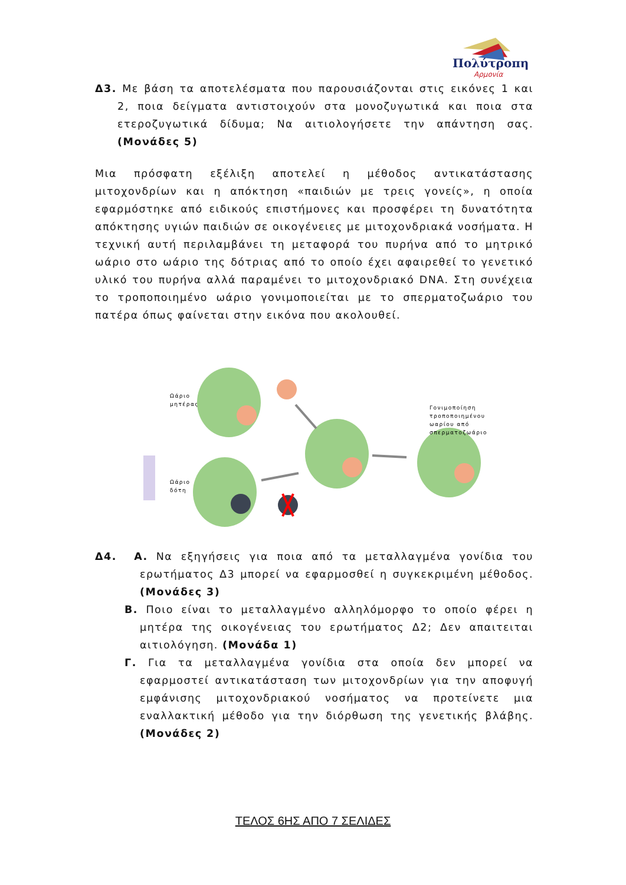Πολύτροπη
Αρμονία
Δ3. Με βάση τα αποτελέσματα που παρουσιάζονται στις εικόνες 1 και 2, ποια δείγματα αντιστοιχούν στα μονοζυγωτικά και ποια στα ετεροζυγωτικά δίδυμα; Να αιτιολογήσετε την απάντηση σας. (Μονάδες 5)
Μια πρόσφατη εξέλιξη αποτελεί η μέθοδος αντικατάστασης μιτοχονδρίων και η απόκτηση «παιδιών με τρεις γονείς», η οποία εφαρμόστηκε από ειδικούς επιστήμονες και προσφέρει τη δυνατότητα απόκτησης υγιών παιδιών σε οικογένειες με μιτοχονδριακά νοσήματα. Η τεχνική αυτή περιλαμβάνει τη μεταφορά του πυρήνα από το μητρικό ωάριο στο ωάριο της δότριας από το οποίο έχει αφαιρεθεί το γενετικό υλικό του πυρήνα αλλά παραμένει το μιτοχονδριακό DNA. Στη συνέχεια το τροποποιημένο ωάριο γονιμοποιείται με το σπερματοζωάριο του πατέρα όπως φαίνεται στην εικόνα που ακολουθεί.
Ωάριο
μητέρας
Ωάριο
δότη
Γονιμοποίηση
τροποποιημένου
ωαρίου από
σπερματοζωάριο
Δ4. Α. Να εξηγήσεις για ποια από τα μεταλλαγμένα γονίδια του ερωτήματος Δ3 μπορεί να εφαρμοσθεί η συγκεκριμένη μέθοδος. (Μονάδες 3)
Β. Ποιο είναι το μεταλλαγμένο αλληλόμορφο το οποίο φέρει η μητέρα της οικογένειας του ερωτήματος Δ2; Δεν απαιτειται αιτιολόγηση. (Μονάδα 1)
Γ. Για τα μεταλλαγμένα γονίδια στα οποία δεν μπορεί να εφαρμοστεί αντικατάσταση των μιτοχονδρίων για την αποφυγή εμφάνισης μιτοχονδριακού νοσήματος να προτείνετε μια εναλλακτική μέθοδο για την διόρθωση της γενετικής βλάβης. (Μονάδες 2)
ΤΕΛΟΣ 6ΗΣ ΑΠΟ 7 ΣΕΛΙΔΕΣ